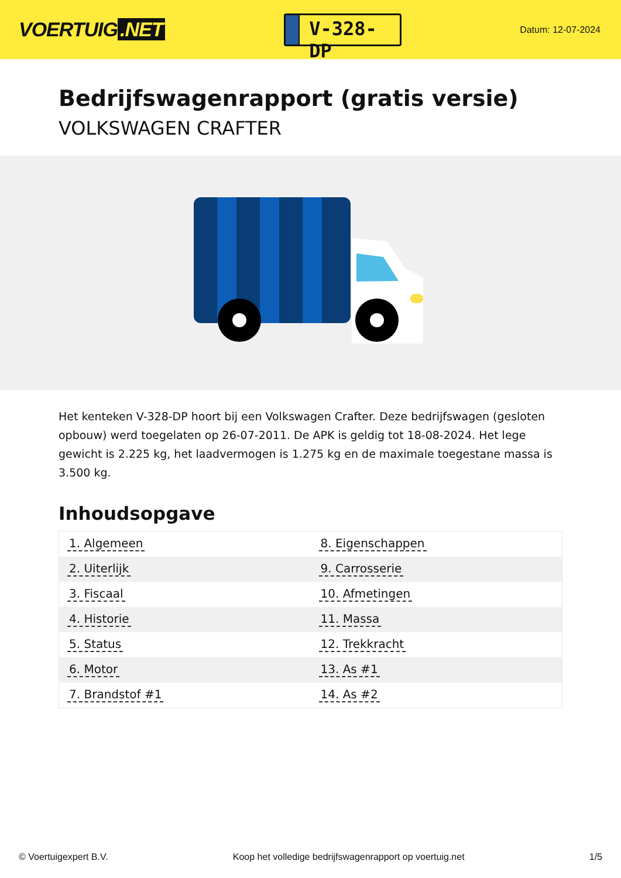VOERTUIG.NET
V-328-DP
Datum: 12-07-2024
Bedrijfswagenrapport (gratis versie)
VOLKSWAGEN CRAFTER
Het kenteken V-328-DP hoort bij een Volkswagen Crafter. Deze bedrijfswagen (gesloten opbouw) werd toegelaten op 26-07-2011. De APK is geldig tot 18-08-2024. Het lege gewicht is 2.225 kg, het laadvermogen is 1.275 kg en de maximale toegestane massa is 3.500 kg.
Inhoudsopgave
| 1. Algemeen | 8. Eigenschappen |
| 2. Uiterlijk | 9. Carrosserie |
| 3. Fiscaal | 10. Afmetingen |
| 4. Historie | 11. Massa |
| 5. Status | 12. Trekkracht |
| 6. Motor | 13. As #1 |
| 7. Brandstof #1 | 14. As #2 |
© Voertuigexpert B.V. Koop het volledige bedrijfswagenrapport op voertuig.net
1/5